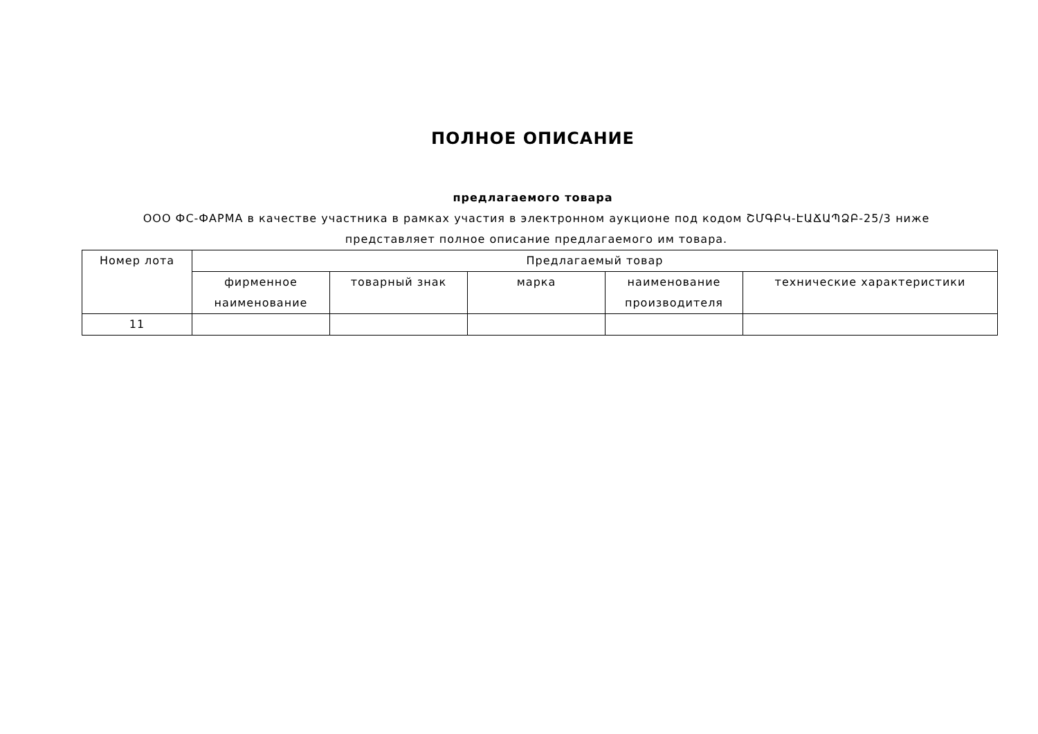ПОЛНОЕ ОПИСАНИЕ
предлагаемого товара
ООО ФС-ФАРМА в качестве участника в рамках участия в электронном аукционе под кодом ՇՄԳԲԿ-ԷԱՃԱՊՁԲ-25/3 ниже представляет полное описание предлагаемого им товара.
| Номер лота | Предлагаемый товар | | | | |
| --- | --- | --- | --- | --- | --- |
| | фирменное наименование | товарный знак | марка | наименование производителя | технические характеристики |
| 11 | | | | | |